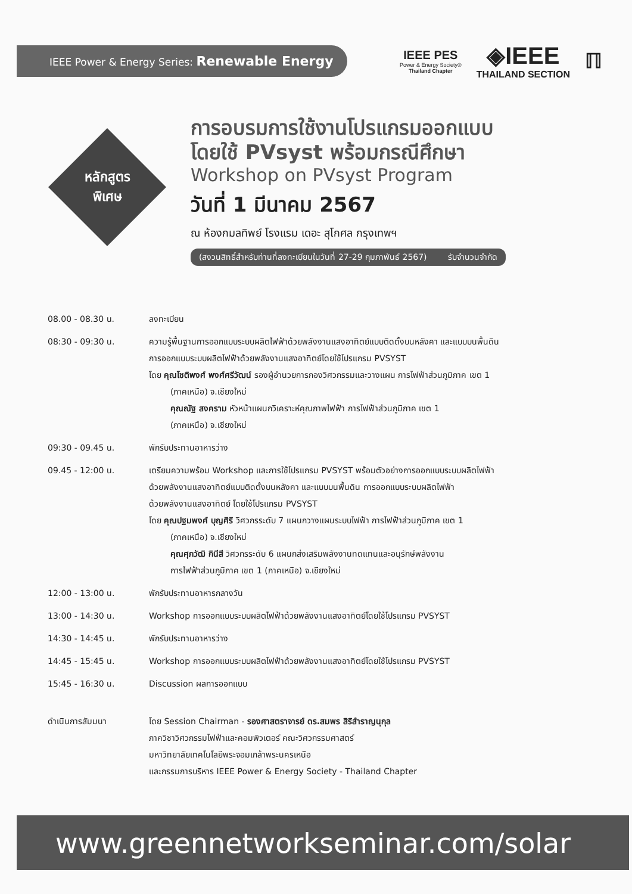IEEE Power & Energy Series: Renewable Energy
IEEE PES
Power & Energy Society®
Thailand Chapter
◈IEEE
THAILAND SECTION
ℿ
หลักสูตร
พิเศษ
การอบรมการใช้งานโปรแกรมออกแบบ
โดยใช้ PVsyst พร้อมกรณีศึกษา
Workshop on PVsyst Program
วันที่ 1 มีนาคม 2567
ณ ห้องกมลทิพย์ โรงแรม เดอะ สุโกศล กรุงเทพฯ
(สงวนสิทธิ์สำหรับท่านที่ลงทะเบียนในวันที่ 27-29 กุมภาพันธ์ 2567) รับจำนวนจำกัด
| 08.00 - 08.30 น. | ลงทะเบียน |
| 08:30 - 09:30 น. | ความรู้พื้นฐานการออกแบบระบบผลิตไฟฟ้าด้วยพลังงานแสงอาทิตย์แบบติดตั้งบนหลังคา และแบบบนพื้นดิน การออกแบบระบบผลิตไฟฟ้าด้วยพลังงานแสงอาทิตย์โดยใช้โปรแกรม PVSYST โดย คุณโชติพงศ์ พงศ์ศรีวัฒน์ รองผู้อำนวยการกองวิศวกรรมและวางแผน การไฟฟ้าส่วนภูมิภาค เขต 1 (ภาคเหนือ) จ.เชียงใหม่ คุณณัฐ สงคราม หัวหน้าแผนกวิเคราะห์คุณภาพไฟฟ้า การไฟฟ้าส่วนภูมิภาค เขต 1 (ภาคเหนือ) จ.เชียงใหม่ |
| 09:30 - 09.45 น. | พักรับประทานอาหารว่าง |
| 09.45 - 12:00 น. | เตรียมความพร้อม Workshop และการใช้โปรแกรม PVSYST พร้อมตัวอย่างการออกแบบระบบผลิตไฟฟ้า ด้วยพลังงานแสงอาทิตย์แบบติดตั้งบนหลังคา และแบบบนพื้นดิน การออกแบบระบบผลิตไฟฟ้า ด้วยพลังงานแสงอาทิตย์ โดยใช้โปรแกรม PVSYST โดย คุณปฐมพงศ์ บุญศิริ วิศวกรระดับ 7 แผนกวางแผนระบบไฟฟ้า การไฟฟ้าส่วนภูมิภาค เขต 1 (ภาคเหนือ) จ.เชียงใหม่ คุณศุภวัฒิ กินีสี วิศวกรระดับ 6 แผนกส่งเสริมพลังงานทดแทนและอนุรักษ์พลังงาน การไฟฟ้าส่วนภูมิภาค เขต 1 (ภาคเหนือ) จ.เชียงใหม่ |
| 12:00 - 13:00 น. | พักรับประทานอาหารกลางวัน |
| 13:00 - 14:30 น. | Workshop การออกแบบระบบผลิตไฟฟ้าด้วยพลังงานแสงอาทิตย์โดยใช้โปรแกรม PVSYST |
| 14:30 - 14:45 น. | พักรับประทานอาหารว่าง |
| 14:45 - 15:45 น. | Workshop การออกแบบระบบผลิตไฟฟ้าด้วยพลังงานแสงอาทิตย์โดยใช้โปรแกรม PVSYST |
| 15:45 - 16:30 น. | Discussion ผลการออกแบบ |
| ดำเนินการสัมมนา | โดย Session Chairman - รองศาสตราจารย์ ดร.สมพร สิริสำราญนุกุล ภาควิชาวิศวกรรมไฟฟ้าและคอมพิวเตอร์ คณะวิศวกรรมศาสตร์ มหาวิทยาลัยเทคโนโลยีพระจอมเกล้าพระนครเหนือ และกรรมการบริหาร IEEE Power & Energy Society - Thailand Chapter |
www.greennetworkseminar.com/solar